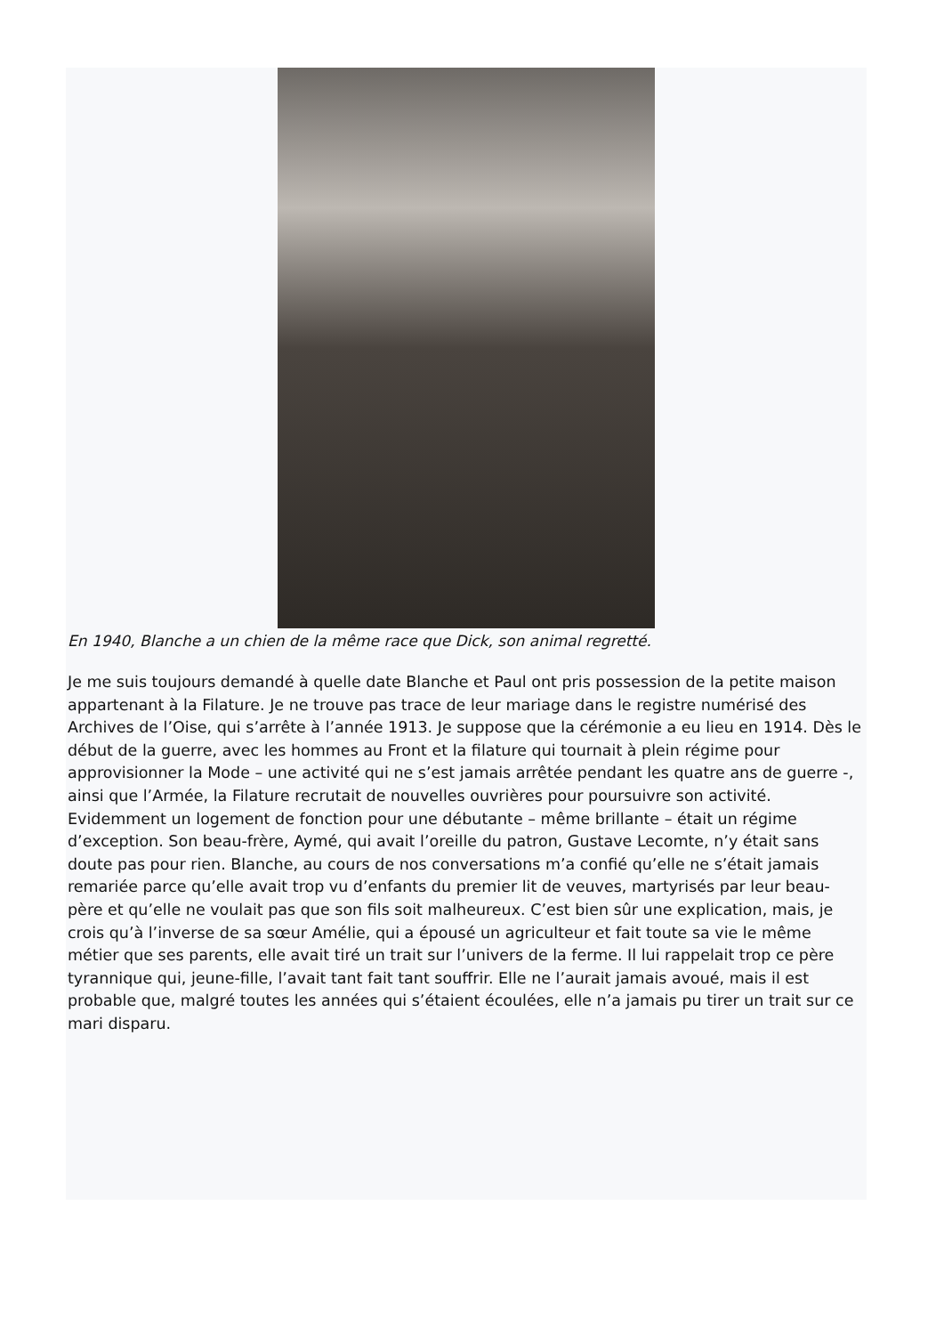En 1940, Blanche a un chien de la même race que Dick, son animal regretté.
Je me suis toujours demandé à quelle date Blanche et Paul ont pris possession de la petite maison appartenant à la Filature. Je ne trouve pas trace de leur mariage dans le registre numérisé des Archives de l’Oise, qui s’arrête à l’année 1913. Je suppose que la cérémonie a eu lieu en 1914. Dès le début de la guerre, avec les hommes au Front et la filature qui tournait à plein régime pour approvisionner la Mode – une activité qui ne s’est jamais arrêtée pendant les quatre ans de guerre -, ainsi que l’Armée, la Filature recrutait de nouvelles ouvrières pour poursuivre son activité. Evidemment un logement de fonction pour une débutante – même brillante – était un régime d’exception. Son beau-frère, Aymé, qui avait l’oreille du patron, Gustave Lecomte, n’y était sans doute pas pour rien. Blanche, au cours de nos conversations m’a confié qu’elle ne s’était jamais remariée parce qu’elle avait trop vu d’enfants du premier lit de veuves, martyrisés par leur beau-père et qu’elle ne voulait pas que son fils soit malheureux. C’est bien sûr une explication, mais, je crois qu’à l’inverse de sa sœur Amélie, qui a épousé un agriculteur et fait toute sa vie le même métier que ses parents, elle avait tiré un trait sur l’univers de la ferme. Il lui rappelait trop ce père tyrannique qui, jeune-fille, l’avait tant fait tant souffrir. Elle ne l’aurait jamais avoué, mais il est probable que, malgré toutes les années qui s’étaient écoulées, elle n’a jamais pu tirer un trait sur ce mari disparu.